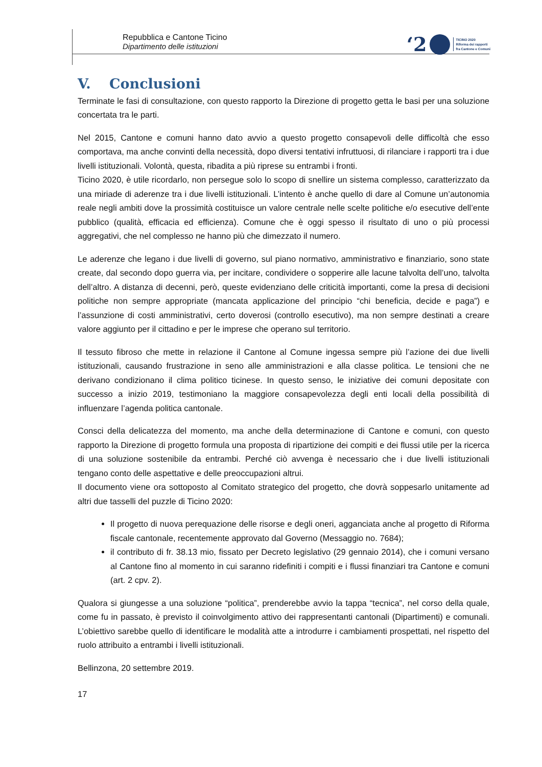Repubblica e Cantone Ticino
Dipartimento delle istituzioni
‘2
TICINO 2020
Riforma dei rapporti
fra Cantone e Comuni
V. Conclusioni
Terminate le fasi di consultazione, con questo rapporto la Direzione di progetto getta le basi per una soluzione concertata tra le parti.
Nel 2015, Cantone e comuni hanno dato avvio a questo progetto consapevoli delle difficoltà che esso comportava, ma anche convinti della necessità, dopo diversi tentativi infruttuosi, di rilanciare i rapporti tra i due livelli istituzionali. Volontà, questa, ribadita a più riprese su entrambi i fronti.
Ticino 2020, è utile ricordarlo, non persegue solo lo scopo di snellire un sistema complesso, caratterizzato da una miriade di aderenze tra i due livelli istituzionali. L’intento è anche quello di dare al Comune un’autonomia reale negli ambiti dove la prossimità costituisce un valore centrale nelle scelte politiche e/o esecutive dell’ente pubblico (qualità, efficacia ed efficienza). Comune che è oggi spesso il risultato di uno o più processi aggregativi, che nel complesso ne hanno più che dimezzato il numero.
Le aderenze che legano i due livelli di governo, sul piano normativo, amministrativo e finanziario, sono state create, dal secondo dopo guerra via, per incitare, condividere o sopperire alle lacune talvolta dell’uno, talvolta dell’altro. A distanza di decenni, però, queste evidenziano delle criticità importanti, come la presa di decisioni politiche non sempre appropriate (mancata applicazione del principio “chi beneficia, decide e paga”) e l’assunzione di costi amministrativi, certo doverosi (controllo esecutivo), ma non sempre destinati a creare valore aggiunto per il cittadino e per le imprese che operano sul territorio.
Il tessuto fibroso che mette in relazione il Cantone al Comune ingessa sempre più l’azione dei due livelli istituzionali, causando frustrazione in seno alle amministrazioni e alla classe politica. Le tensioni che ne derivano condizionano il clima politico ticinese. In questo senso, le iniziative dei comuni depositate con successo a inizio 2019, testimoniano la maggiore consapevolezza degli enti locali della possibilità di influenzare l’agenda politica cantonale.
Consci della delicatezza del momento, ma anche della determinazione di Cantone e comuni, con questo rapporto la Direzione di progetto formula una proposta di ripartizione dei compiti e dei flussi utile per la ricerca di una soluzione sostenibile da entrambi. Perché ciò avvenga è necessario che i due livelli istituzionali tengano conto delle aspettative e delle preoccupazioni altrui.
Il documento viene ora sottoposto al Comitato strategico del progetto, che dovrà soppesarlo unitamente ad altri due tasselli del puzzle di Ticino 2020:
Il progetto di nuova perequazione delle risorse e degli oneri, agganciata anche al progetto di Riforma fiscale cantonale, recentemente approvato dal Governo (Messaggio no. 7684);
il contributo di fr. 38.13 mio, fissato per Decreto legislativo (29 gennaio 2014), che i comuni versano al Cantone fino al momento in cui saranno ridefiniti i compiti e i flussi finanziari tra Cantone e comuni (art. 2 cpv. 2).
Qualora si giungesse a una soluzione “politica”, prenderebbe avvio la tappa “tecnica”, nel corso della quale, come fu in passato, è previsto il coinvolgimento attivo dei rappresentanti cantonali (Dipartimenti) e comunali. L’obiettivo sarebbe quello di identificare le modalità atte a introdurre i cambiamenti prospettati, nel rispetto del ruolo attribuito a entrambi i livelli istituzionali.
Bellinzona, 20 settembre 2019.
17